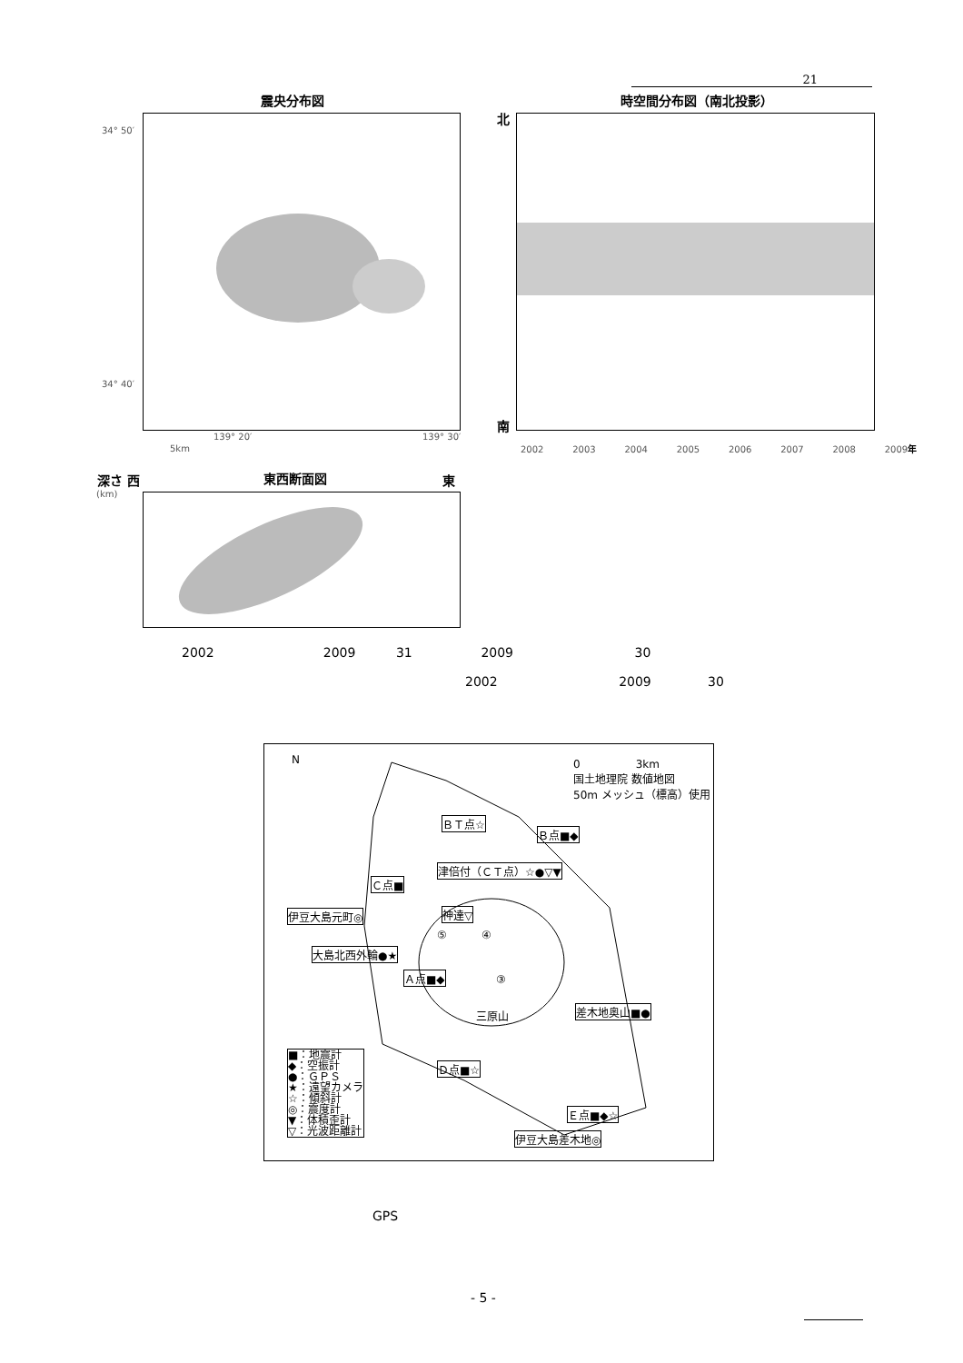21
震央分布図 時空間分布図（南北投影）
34° 50′
34° 40′
139° 20′ 139° 30′
5km
北
南
2002 2003 2004 2005 2006 2007 2008 2009年
深さ 西
(km)
東西断面図 東
2002 2009 31 2009 30
2002 2009 30
N
0 3km
国土地理院 数値地図
50m メッシュ（標高）使用
ＢＴ点☆
Ｂ点■◆
津倍付（ＣＴ点）☆●▽▼
Ｃ点■
伊豆大島元町◎ 神達▽
⑤ ④
大島北西外輪●★
Ａ点■◆ ③
三原山 差木地奥山■●
■：地震計
◆：空振計
●：ＧＰＳ
★：遠望カメラ
☆：傾斜計
◎：震度計
▼：体積歪計
▽：光波距離計
Ｄ点■☆
Ｅ点■◆☆
伊豆大島差木地◎
GPS
- 5 -